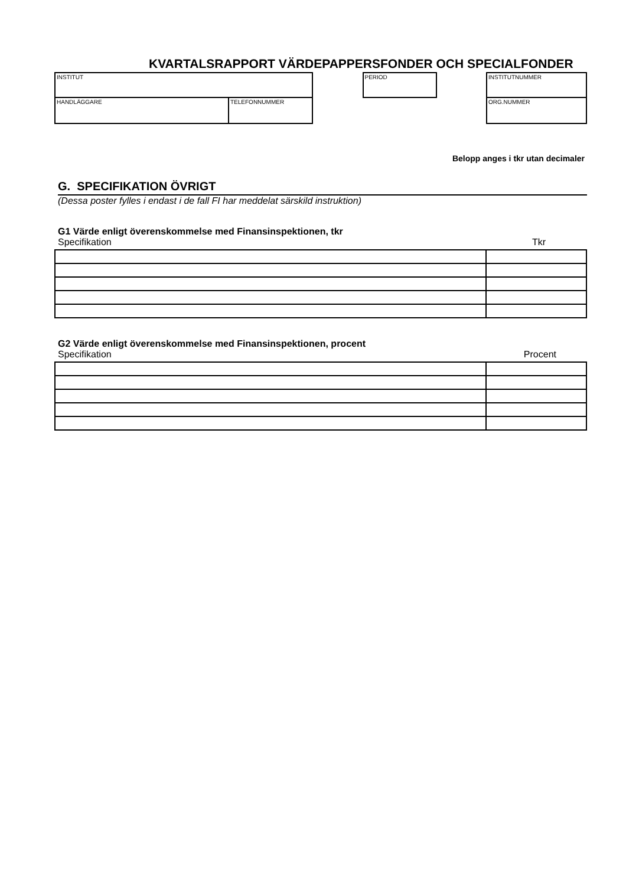KVARTALSRAPPORT VÄRDEPAPPERSFONDER OCH SPECIALFONDER
INSTITUT
HANDLÄGGARE TELEFONNUMMER
PERIOD
INSTITUTNUMMER
ORG.NUMMER
Belopp anges i tkr utan decimaler
G. SPECIFIKATION ÖVRIGT
(Dessa poster fylles i endast i de fall FI har meddelat särskild instruktion)
G1 Värde enligt överenskommelse med Finansinspektionen, tkr
Specifikation Tkr
G2 Värde enligt överenskommelse med Finansinspektionen, procent
Specifikation Procent